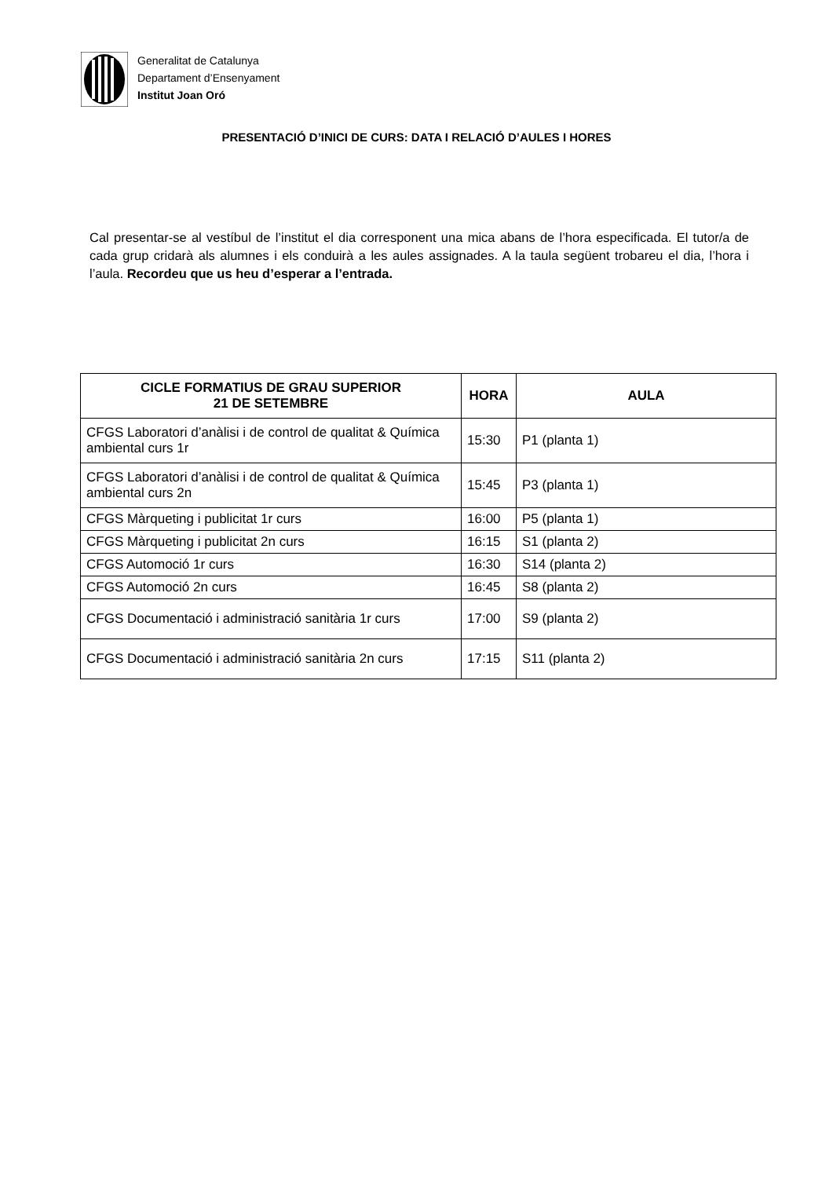Generalitat de Catalunya
Departament d’Ensenyament
Institut Joan Oró
PRESENTACIÓ D’INICI DE CURS: DATA I RELACIÓ D’AULES I HORES
Cal presentar-se al vestíbul de l’institut el dia corresponent una mica abans de l’hora especificada. El tutor/a de cada grup cridarà als alumnes i els conduirà a les aules assignades. A la taula següent trobareu el dia, l’hora i l’aula. Recordeu que us heu d’esperar a l’entrada.
| CICLE FORMATIUS DE GRAU SUPERIOR 21 DE SETEMBRE | HORA | AULA |
| --- | --- | --- |
| CFGS Laboratori d’anàlisi i de control de qualitat & Química ambiental curs 1r | 15:30 | P1 (planta 1) |
| CFGS Laboratori d’anàlisi i de control de qualitat & Química ambiental curs 2n | 15:45 | P3 (planta 1) |
| CFGS Màrqueting i publicitat 1r curs | 16:00 | P5 (planta 1) |
| CFGS Màrqueting i publicitat 2n curs | 16:15 | S1 (planta 2) |
| CFGS Automoció 1r curs | 16:30 | S14 (planta 2) |
| CFGS Automoció 2n curs | 16:45 | S8 (planta 2) |
| CFGS Documentació i administració sanitària 1r curs | 17:00 | S9 (planta 2) |
| CFGS Documentació i administració sanitària 2n curs | 17:15 | S11 (planta 2) |